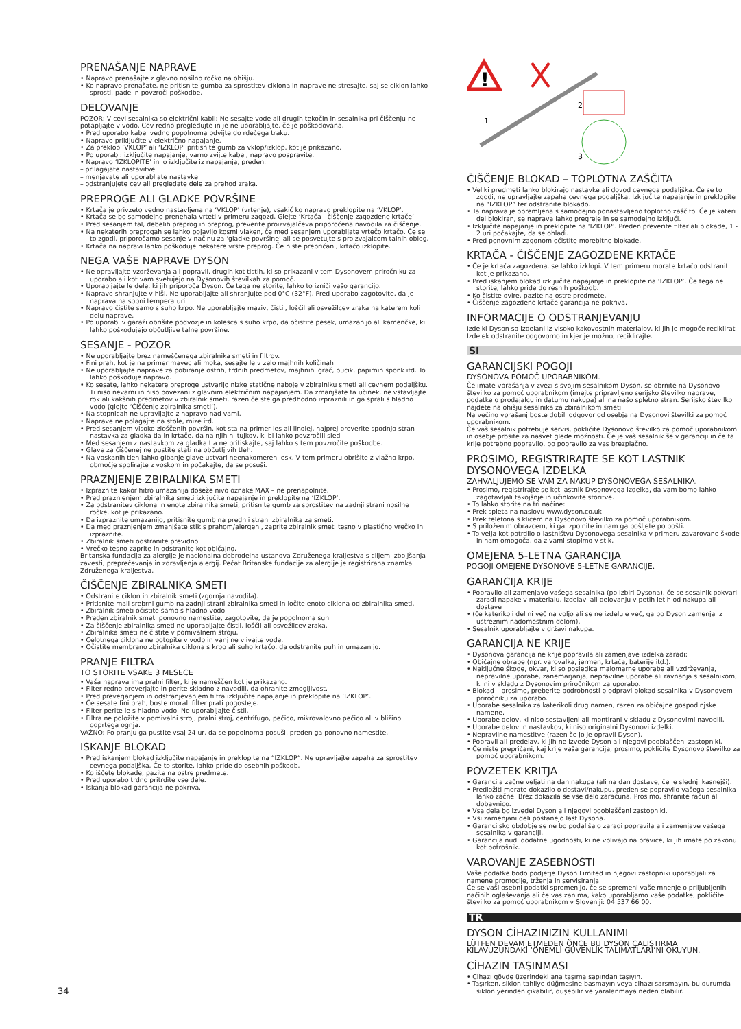PRENAŠANJE NAPRAVE
• Napravo prenašajte z glavno nosilno ročko na ohišju.
• Ko napravo prenašate, ne pritisnite gumba za sprostitev ciklona in naprave ne stresajte, saj se ciklon lahko sprosti, pade in povzroči poškodbe.
DELOVANJE
POZOR: V cevi sesalnika so električni kabli: Ne sesajte vode ali drugih tekočin in sesalnika pri čiščenju ne potapljajte v vodo. Cev redno pregledujte in je ne uporabljajte, če je poškodovana.
• Pred uporabo kabel vedno popolnoma odvijte do rdečega traku.
• Napravo priključite v električno napajanje.
• Za preklop ‘VKLOP’ ali ‘IZKLOP’ pritisnite gumb za vklop/izklop, kot je prikazano.
• Po uporabi: izključite napajanje, varno zvijte kabel, napravo pospravite.
• Napravo ‘IZKLOPITE’ in jo izključite iz napajanja, preden:
– prilagajate nastavitve.
– menjavate ali uporabljate nastavke.
– odstranjujete cev ali pregledate dele za prehod zraka.
PREPROGE ALI GLADKE POVRŠINE
• Krtača je privzeto vedno nastavljena na ‘VKLOP’ (vrtenje), vsakič ko napravo preklopite na ‘VKLOP’.
• Krtača se bo samodejno prenehala vrteti v primeru zagozd. Glejte ‘Krtača - čiščenje zagozdene krtače’.
• Pred sesanjem tal, debelih preprog in preprog, preverite proizvajalčeva priporočena navodila za čiščenje.
• Na nekaterih preprogah se lahko pojavijo kosmi vlaken, če med sesanjem uporabljate vrtečo krtačo. Če se to zgodi, priporočamo sesanje v načinu za ‘gladke površine’ ali se posvetujte s proizvajalcem talnih oblog.
• Krtača na napravi lahko poškoduje nekatere vrste preprog. Če niste prepričani, krtačo izklopite.
NEGA VAŠE NAPRAVE DYSON
• Ne opravljajte vzdrževanja ali popravil, drugih kot tistih, ki so prikazani v tem Dysonovem priročniku za uporabo ali kot vam svetujejo na Dysonovih številkah za pomoč.
• Uporabljajte le dele, ki jih priporoča Dyson. Če tega ne storite, lahko to izniči vašo garancijo.
• Napravo shranjujte v hiši. Ne uporabljajte ali shranjujte pod 0°C (32°F). Pred uporabo zagotovite, da je naprava na sobni temperaturi.
• Napravo čistite samo s suho krpo. Ne uporabljajte maziv, čistil, loščil ali osvežilcev zraka na katerem koli delu naprave.
• Po uporabi v garaži obrišite podvozje in kolesca s suho krpo, da očistite pesek, umazanijo ali kamenčke, ki lahko poškodujejo občutljive talne površine.
SESANJE - POZOR
• Ne uporabljajte brez nameščenega zbiralnika smeti in filtrov.
• Fini prah, kot je na primer mavec ali moka, sesajte le v zelo majhnih količinah.
• Ne uporabljajte naprave za pobiranje ostrih, trdnih predmetov, majhnih igrač, bucik, papirnih sponk itd. To lahko poškoduje napravo.
• Ko sesate, lahko nekatere preproge ustvarijo nizke statične naboje v zbiralniku smeti ali cevnem podaljšku. Ti niso nevarni in niso povezani z glavnim električnim napajanjem. Da zmanjšate ta učinek, ne vstavljajte rok ali kakšnih predmetov v zbiralnik smeti, razen če ste ga predhodno izpraznili in ga sprali s hladno vodo (glejte ‘Čiščenje zbiralnika smeti’).
• Na stopnicah ne upravljajte z napravo nad vami.
• Naprave ne polagajte na stole, mize itd.
• Pred sesanjem visoko zloščenih površin, kot sta na primer les ali linolej, najprej preverite spodnjo stran nastavka za gladka tla in krtače, da na njih ni tujkov, ki bi lahko povzročili sledi.
• Med sesanjem z nastavkom za gladka tla ne pritiskajte, saj lahko s tem povzročite poškodbe.
• Glave za čiščenej ne pustite stati na občutljivih tleh.
• Na voskanih tleh lahko gibanje glave ustvari neenakomeren lesk. V tem primeru obrišite z vlažno krpo, območje spolirajte z voskom in počakajte, da se posuši.
PRAZNJENJE ZBIRALNIKA SMETI
• Izpraznite kakor hitro umazanija doseže nivo oznake MAX – ne prenapolnite.
• Pred praznjenjem zbiralnika smeti izključite napajanje in preklopite na ‘IZKLOP’.
• Za odstranitev ciklona in enote zbiralnika smeti, pritisnite gumb za sprostitev na zadnji strani nosilne ročke, kot je prikazano.
• Da izpraznite umazanijo, pritisnite gumb na prednji strani zbiralnika za smeti.
• Da med praznjenjem zmanjšate stik s prahom/alergeni, zaprite zbiralnik smeti tesno v plastično vrečko in izpraznite.
• Zbiralnik smeti odstranite previdno.
• Vrečko tesno zaprite in odstranite kot običajno.
Britanska fundacija za alergije je nacionalna dobrodelna ustanova Združenega kraljestva s ciljem izboljšanja zavesti, preprečevanja in zdravljenja alergij. Pečat Britanske fundacije za alergije je registrirana znamka Združenega kraljestva.
ČIŠČENJE ZBIRALNIKA SMETI
• Odstranite ciklon in zbiralnik smeti (zgornja navodila).
• Pritisnite mali srebrni gumb na zadnji strani zbiralnika smeti in ločite enoto ciklona od zbiralnika smeti.
• Zbiralnik smeti očistite samo s hladno vodo.
• Preden zbiralnik smeti ponovno namestite, zagotovite, da je popolnoma suh.
• Za čiščenje zbiralnika smeti ne uporabljajte čistil, loščil ali osvežilcev zraka.
• Zbiralnika smeti ne čistite v pomivalnem stroju.
• Celotnega ciklona ne potopite v vodo in vanj ne vlivajte vode.
• Očistite membrano zbiralnika ciklona s krpo ali suho krtačo, da odstranite puh in umazanijo.
PRANJE FILTRA
TO STORITE VSAKE 3 MESECE
• Vaša naprava ima pralni filter, ki je nameščen kot je prikazano.
• Filter redno preverjajte in perite skladno z navodili, da ohranite zmogljivost.
• Pred preverjanjem in odstranjevanjem filtra izključite napajanje in preklopite na ‘IZKLOP’.
• Če sesate fini prah, boste morali filter prati pogosteje.
• Filter perite le s hladno vodo. Ne uporabljajte čistil.
• Filtra ne položite v pomivalni stroj, pralni stroj, centrifugo, pečico, mikrovalovno pečico ali v bližino odprtega ognja.
VAŽNO: Po pranju ga pustite vsaj 24 ur, da se popolnoma posuši, preden ga ponovno namestite.
ISKANJE BLOKAD
• Pred iskanjem blokad izključite napajanje in preklopite na “IZKLOP“. Ne upravljajte zapaha za sprostitev cevnega podaljška. Če to storite, lahko pride do osebnih poškodb.
• Ko iščete blokade, pazite na ostre predmete.
• Pred uporabo trdno pritrdite vse dele.
• Iskanja blokad garancija ne pokriva.
!
2
1
3
ČIŠČENJE BLOKAD – TOPLOTNA ZAŠČITA
• Veliki predmeti lahko blokirajo nastavke ali dovod cevnega podaljška. Če se to zgodi, ne upravljajte zapaha cevnega podaljška. Izključite napajanje in preklopite na “IZKLOP” ter odstranite blokado.
• Ta naprava je opremljena s samodejno ponastavljeno toplotno zaščito. Če je kateri del blokiran, se naprava lahko pregreje in se samodejno izključi.
• Izključite napajanje in preklopite na ‘IZKLOP’. Preden preverite filter ali blokade, 1 - 2 uri počakajte, da se ohladi.
• Pred ponovnim zagonom očistite morebitne blokade.
KRTAČA - ČIŠČENJE ZAGOZDENE KRTAČE
• Če je krtača zagozdena, se lahko izklopi. V tem primeru morate krtačo odstraniti kot je prikazano.
• Pred iskanjem blokad izključite napajanje in preklopite na ‘IZKLOP’. Če tega ne storite, lahko pride do resnih poškodb.
• Ko čistite ovire, pazite na ostre predmete.
• Čiščenje zagozdene krtače garancija ne pokriva.
INFORMACIJE O ODSTRANJEVANJU
Izdelki Dyson so izdelani iz visoko kakovostnih materialov, ki jih je mogoče reciklirati. Izdelek odstranite odgovorno in kjer je možno, reciklirajte.
SI
GARANCIJSKI POGOJI
DYSONOVA POMOČ UPORABNIKOM.
Če imate vprašanja v zvezi s svojim sesalnikom Dyson, se obrnite na Dysonovo številko za pomoč uporabnikom (imejte pripravljeno serijsko številko naprave, podatke o prodajalcu in datumu nakupa) ali na našo spletno stran. Serijsko številko najdete na ohišju sesalnika za zbiralnikom smeti.
Na večino vprašanj boste dobili odgovor od osebja na Dysonovi številki za pomoč uporabnikom.
Če vaš sesalnik potrebuje servis, pokličite Dysonovo številko za pomoč uporabnikom in osebje prosite za nasvet glede možnosti. Če je vaš sesalnik še v garanciji in če ta krije potrebno popravilo, bo popravilo za vas brezplačno.
PROSIMO, REGISTRIRAJTE SE KOT LASTNIK DYSONOVEGA IZDELKA
ZAHVALJUJEMO SE VAM ZA NAKUP DYSONOVEGA SESALNIKA.
• Prosimo, registrirajte se kot lastnik Dysonovega izdelka, da vam bomo lahko zagotavljali takojšnje in učinkovite storitve.
• To lahko storite na tri načine:
• Prek spleta na naslovu www.dyson.co.uk
• Prek telefona s klicem na Dysonovo številko za pomoč uporabnikom.
• S priloženim obrazcem, ki ga izpolnite in nam ga pošljete po pošti.
• To velja kot potrdilo o lastništvu Dysonovega sesalnika v primeru zavarovane škode in nam omogoča, da z vami stopimo v stik.
OMEJENA 5-LETNA GARANCIJA
POGOJI OMEJENE DYSONOVE 5-LETNE GARANCIJE.
GARANCIJA KRIJE
• Popravilo ali zamenjavo vašega sesalnika (po izbiri Dysona), če se sesalnik pokvari zaradi napake v materialu, izdelavi ali delovanju v petih letih od nakupa ali dostave
• (če katerikoli del ni več na voljo ali se ne izdeluje več, ga bo Dyson zamenjal z ustreznim nadomestnim delom).
• Sesalnik uporabljajte v državi nakupa.
GARANCIJA NE KRIJE
• Dysonova garancija ne krije popravila ali zamenjave izdelka zaradi:
• Običajne obrabe (npr. varovalka, jermen, krtača, baterije itd.).
• Naključne škode, okvar, ki so posledica malomarne uporabe ali vzdrževanja, nepravilne uporabe, zanemarjanja, nepravilne uporabe ali ravnanja s sesalnikom, ki ni v skladu z Dysonovim priročnikom za uporabo.
• Blokad – prosimo, preberite podrobnosti o odpravi blokad sesalnika v Dysonovem priročniku za uporabo.
• Uporabe sesalnika za katerikoli drug namen, razen za običajne gospodinjske namene.
• Uporabe delov, ki niso sestavljeni ali montirani v skladu z Dysonovimi navodili.
• Uporabe delov in nastavkov, ki niso originalni Dysonovi izdelki.
• Nepravilne namestitve (razen če jo je opravil Dyson).
• Popravil ali predelav, ki jih ne izvede Dyson ali njegovi pooblaščeni zastopniki.
• Če niste prepričani, kaj krije vaša garancija, prosimo, pokličite Dysonovo številko za pomoč uporabnikom.
POVZETEK KRITJA
• Garancija začne veljati na dan nakupa (ali na dan dostave, če je slednji kasnejši).
• Predložiti morate dokazilo o dostavi/nakupu, preden se popravilo vašega sesalnika lahko začne. Brez dokazila se vse delo zaračuna. Prosimo, shranite račun ali dobavnico.
• Vsa dela bo izvedel Dyson ali njegovi pooblaščeni zastopniki.
• Vsi zamenjani deli postanejo last Dysona.
• Garancijsko obdobje se ne bo podaljšalo zaradi popravila ali zamenjave vašega sesalnika v garanciji.
• Garancija nudi dodatne ugodnosti, ki ne vplivajo na pravice, ki jih imate po zakonu kot potrošnik.
VAROVANJE ZASEBNOSTI
Vaše podatke bodo podjetje Dyson Limited in njegovi zastopniki uporabljali za namene promocije, trženja in servisiranja.
Če se vaši osebni podatki spremenijo, če se spremeni vaše mnenje o priljubljenih načinih oglaševanja ali če vas zanima, kako uporabljamo vaše podatke, pokličite številko za pomoč uporabnikom v Sloveniji: 04 537 66 00.
TR
DYSON CİHAZINIZIN KULLANIMI
LÜTFEN DEVAM ETMEDEN ÖNCE BU DYSON ÇALIŞTIRMA KILAVUZUNDAKİ ‘ÖNEMLİ GÜVENLİK TALIMATLARI’NI OKUYUN.
CİHAZIN TAŞINMASI
• Cihazı gövde üzerindeki ana taşıma sapından taşıyın.
• Taşırken, siklon tahliye düğmesine basmayın veya cihazı sarsmayın, bu durumda siklon yerinden çıkabilir, düşebilir ve yaralanmaya neden olabilir.
34